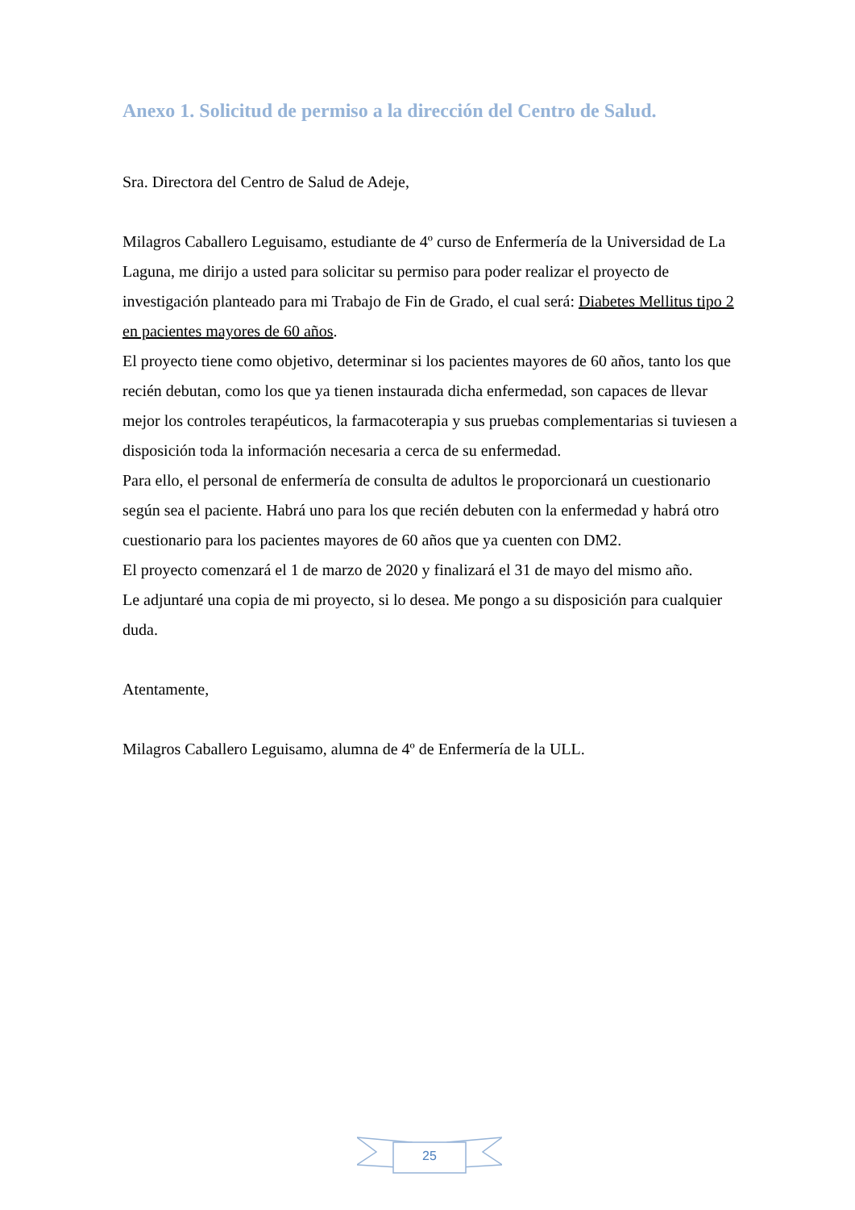Anexo 1. Solicitud de permiso a la dirección del Centro de Salud.
Sra. Directora del Centro de Salud de Adeje,
Milagros Caballero Leguisamo, estudiante de 4º curso de Enfermería de la Universidad de La Laguna, me dirijo a usted para solicitar su permiso para poder realizar el proyecto de investigación planteado para mi Trabajo de Fin de Grado, el cual será: Diabetes Mellitus tipo 2 en pacientes mayores de 60 años.
El proyecto tiene como objetivo, determinar si los pacientes mayores de 60 años, tanto los que recién debutan, como los que ya tienen instaurada dicha enfermedad, son capaces de llevar mejor los controles terapéuticos, la farmacoterapia y sus pruebas complementarias si tuviesen a disposición toda la información necesaria a cerca de su enfermedad.
Para ello, el personal de enfermería de consulta de adultos le proporcionará un cuestionario según sea el paciente. Habrá uno para los que recién debuten con la enfermedad y habrá otro cuestionario para los pacientes mayores de 60 años que ya cuenten con DM2.
El proyecto comenzará el 1 de marzo de 2020 y finalizará el 31 de mayo del mismo año.
Le adjuntaré una copia de mi proyecto, si lo desea. Me pongo a su disposición para cualquier duda.
Atentamente,
Milagros Caballero Leguisamo, alumna de 4º de Enfermería de la ULL.
25